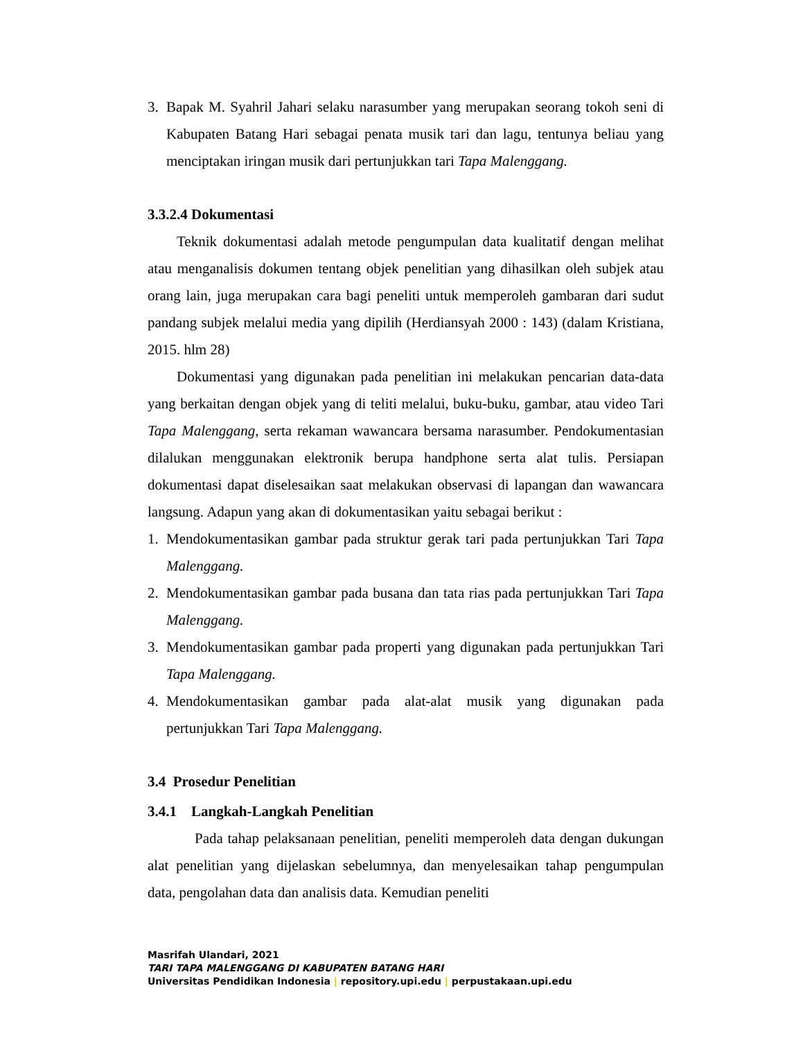3. Bapak M. Syahril Jahari selaku narasumber yang merupakan seorang tokoh seni di Kabupaten Batang Hari sebagai penata musik tari dan lagu, tentunya beliau yang menciptakan iringan musik dari pertunjukkan tari Tapa Malenggang.
3.3.2.4 Dokumentasi
Teknik dokumentasi adalah metode pengumpulan data kualitatif dengan melihat atau menganalisis dokumen tentang objek penelitian yang dihasilkan oleh subjek atau orang lain, juga merupakan cara bagi peneliti untuk memperoleh gambaran dari sudut pandang subjek melalui media yang dipilih (Herdiansyah 2000 : 143) (dalam Kristiana, 2015. hlm 28)
Dokumentasi yang digunakan pada penelitian ini melakukan pencarian data-data yang berkaitan dengan objek yang di teliti melalui, buku-buku, gambar, atau video Tari Tapa Malenggang, serta rekaman wawancara bersama narasumber. Pendokumentasian dilalukan menggunakan elektronik berupa handphone serta alat tulis. Persiapan dokumentasi dapat diselesaikan saat melakukan observasi di lapangan dan wawancara langsung. Adapun yang akan di dokumentasikan yaitu sebagai berikut :
1. Mendokumentasikan gambar pada struktur gerak tari pada pertunjukkan Tari Tapa Malenggang.
2. Mendokumentasikan gambar pada busana dan tata rias pada pertunjukkan Tari Tapa Malenggang.
3. Mendokumentasikan gambar pada properti yang digunakan pada pertunjukkan Tari Tapa Malenggang.
4. Mendokumentasikan gambar pada alat-alat musik yang digunakan pada pertunjukkan Tari Tapa Malenggang.
3.4 Prosedur Penelitian
3.4.1 Langkah-Langkah Penelitian
Pada tahap pelaksanaan penelitian, peneliti memperoleh data dengan dukungan alat penelitian yang dijelaskan sebelumnya, dan menyelesaikan tahap pengumpulan data, pengolahan data dan analisis data. Kemudian peneliti
Masrifah Ulandari, 2021
TARI TAPA MALENGGANG DI KABUPATEN BATANG HARI
Universitas Pendidikan Indonesia | repository.upi.edu | perpustakaan.upi.edu